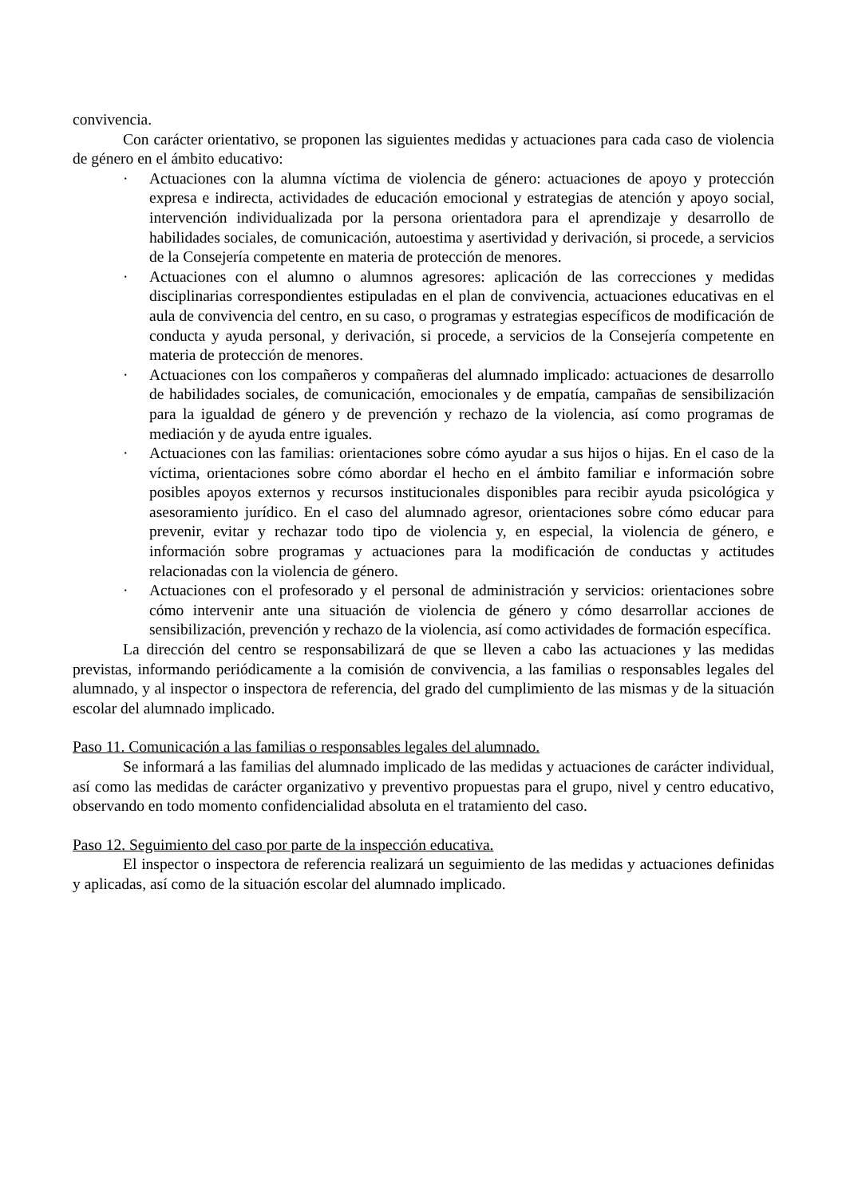convivencia.
Con carácter orientativo, se proponen las siguientes medidas y actuaciones para cada caso de violencia de género en el ámbito educativo:
· Actuaciones con la alumna víctima de violencia de género: actuaciones de apoyo y protección expresa e indirecta, actividades de educación emocional y estrategias de atención y apoyo social, intervención individualizada por la persona orientadora para el aprendizaje y desarrollo de habilidades sociales, de comunicación, autoestima y asertividad y derivación, si procede, a servicios de la Consejería competente en materia de protección de menores.
· Actuaciones con el alumno o alumnos agresores: aplicación de las correcciones y medidas disciplinarias correspondientes estipuladas en el plan de convivencia, actuaciones educativas en el aula de convivencia del centro, en su caso, o programas y estrategias específicos de modificación de conducta y ayuda personal, y derivación, si procede, a servicios de la Consejería competente en materia de protección de menores.
· Actuaciones con los compañeros y compañeras del alumnado implicado: actuaciones de desarrollo de habilidades sociales, de comunicación, emocionales y de empatía, campañas de sensibilización para la igualdad de género y de prevención y rechazo de la violencia, así como programas de mediación y de ayuda entre iguales.
· Actuaciones con las familias: orientaciones sobre cómo ayudar a sus hijos o hijas. En el caso de la víctima, orientaciones sobre cómo abordar el hecho en el ámbito familiar e información sobre posibles apoyos externos y recursos institucionales disponibles para recibir ayuda psicológica y asesoramiento jurídico. En el caso del alumnado agresor, orientaciones sobre cómo educar para prevenir, evitar y rechazar todo tipo de violencia y, en especial, la violencia de género, e información sobre programas y actuaciones para la modificación de conductas y actitudes relacionadas con la violencia de género.
· Actuaciones con el profesorado y el personal de administración y servicios: orientaciones sobre cómo intervenir ante una situación de violencia de género y cómo desarrollar acciones de sensibilización, prevención y rechazo de la violencia, así como actividades de formación específica.
La dirección del centro se responsabilizará de que se lleven a cabo las actuaciones y las medidas previstas, informando periódicamente a la comisión de convivencia, a las familias o responsables legales del alumnado, y al inspector o inspectora de referencia, del grado del cumplimiento de las mismas y de la situación escolar del alumnado implicado.
Paso 11. Comunicación a las familias o responsables legales del alumnado.
Se informará a las familias del alumnado implicado de las medidas y actuaciones de carácter individual, así como las medidas de carácter organizativo y preventivo propuestas para el grupo, nivel y centro educativo, observando en todo momento confidencialidad absoluta en el tratamiento del caso.
Paso 12. Seguimiento del caso por parte de la inspección educativa.
El inspector o inspectora de referencia realizará un seguimiento de las medidas y actuaciones definidas y aplicadas, así como de la situación escolar del alumnado implicado.